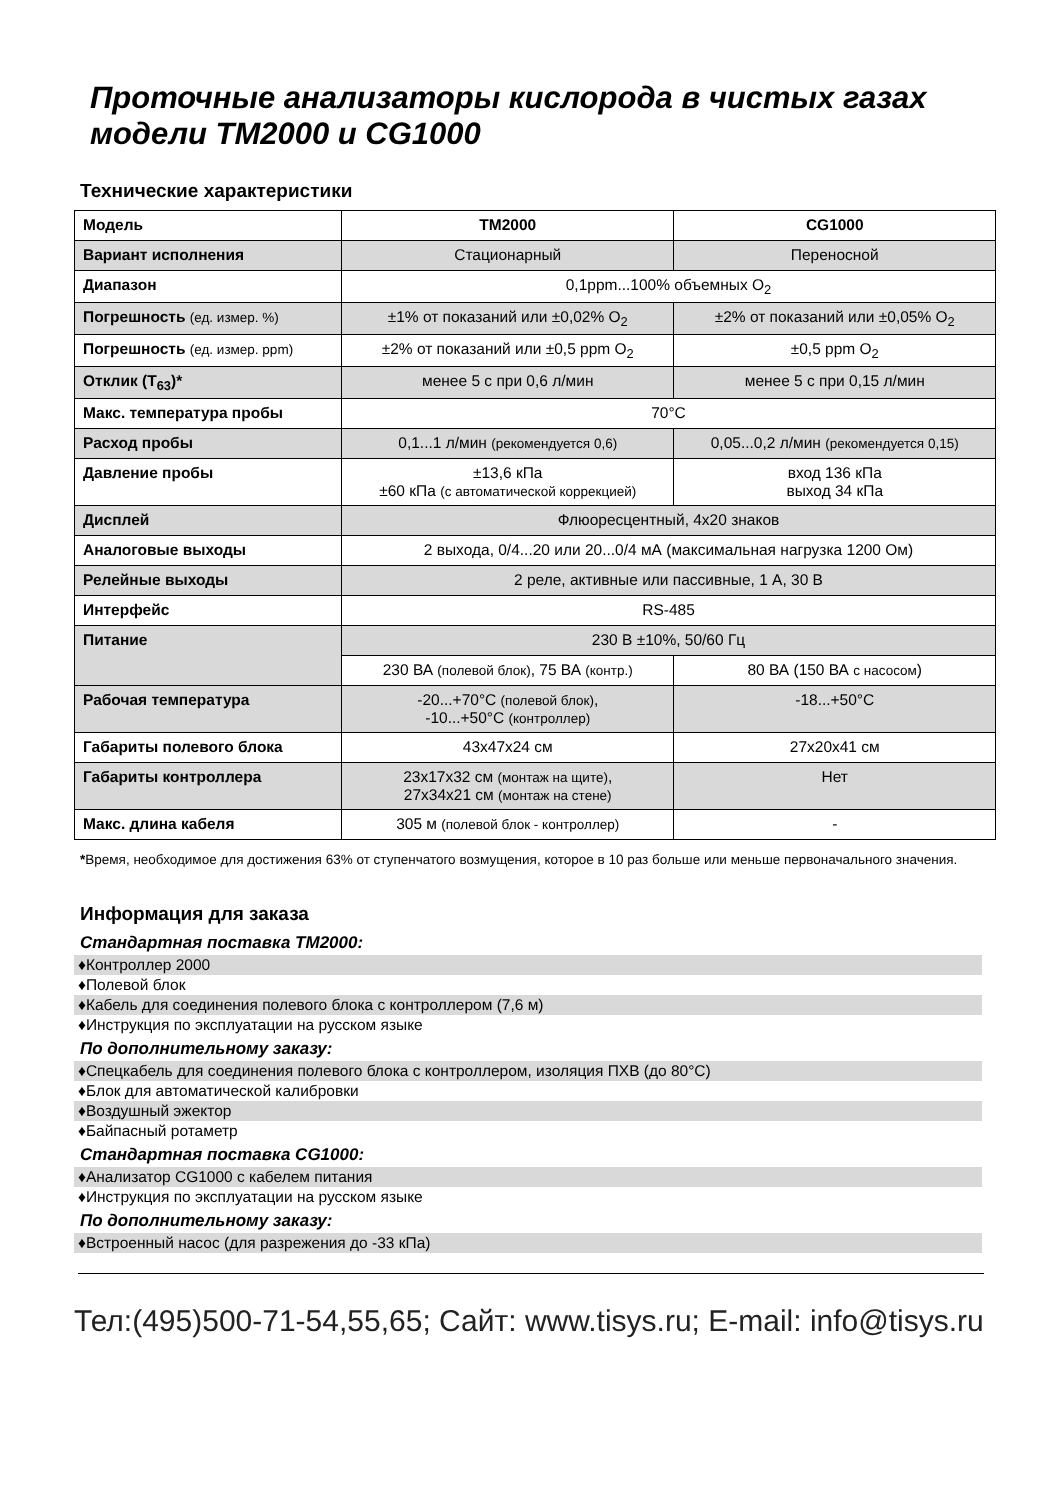Проточные анализаторы кислорода в чистых газах модели TM2000 и CG1000
Технические характеристики
| Модель | TM2000 | CG1000 |
| Вариант исполнения | Стационарный | Переносной |
| Диапазон | 0,1ppm...100% объемных O<sub>2</sub> | |
| Погрешность (ед. измер. %) | ±1% от показаний или ±0,02% O<sub>2</sub> | ±2% от показаний или ±0,05% O<sub>2</sub> |
| Погрешность (ед. измер. ppm) | ±2% от показаний или ±0,5 ppm O<sub>2</sub> | ±0,5 ppm O<sub>2</sub> |
| Отклик (T<sub>63</sub>)* | менее 5 с при 0,6 л/мин | менее 5 с при 0,15 л/мин |
| Макс. температура пробы | 70°C | |
| Расход пробы | 0,1...1 л/мин (рекомендуется 0,6) | 0,05...0,2 л/мин (рекомендуется 0,15) |
| Давление пробы | ±13,6 кПа ±60 кПа (с автоматической коррекцией) | вход 136 кПа выход 34 кПа |
| Дисплей | Флюоресцентный, 4x20 знаков | |
| Аналоговые выходы | 2 выхода, 0/4...20 или 20...0/4 мА (максимальная нагрузка 1200 Ом) | |
| Релейные выходы | 2 реле, активные или пассивные, 1 А, 30 В | |
| Интерфейс | RS-485 | |
| Питание | 230 В ±10%, 50/60 Гц | |
| | 230 ВА (полевой блок) , 75 ВА (контр.) | 80 ВА (150 ВА с насосом ) |
| Рабочая температура | -20...+70°C (полевой блок) , -10...+50°C (контроллер) | -18...+50°C |
| Габариты полевого блока | 43x47x24 см | 27x20x41 см |
| Габариты контроллера | 23x17x32 см (монтаж на щите) , 27x34x21 см (монтаж на стене) | Нет |
| Макс. длина кабеля | 305 м (полевой блок - контроллер) | - |
*Время, необходимое для достижения 63% от ступенчатого возмущения, которое в 10 раз больше или меньше первоначального значения.
Информация для заказа
Стандартная поставка TM2000:
♦Контроллер 2000
♦Полевой блок
♦Кабель для соединения полевого блока с контроллером (7,6 м)
♦Инструкция по эксплуатации на русском языке
По дополнительному заказу:
♦Спецкабель для соединения полевого блока с контроллером, изоляция ПХВ (до 80°C)
♦Блок для автоматической калибровки
♦Воздушный эжектор
♦Байпасный ротаметр
Стандартная поставка CG1000:
♦Анализатор CG1000 с кабелем питания
♦Инструкция по эксплуатации на русском языке
По дополнительному заказу:
♦Встроенный насос (для разрежения до -33 кПа)
Тел:(495)500-71-54,55,65; Сайт: www.tisys.ru; E-mail: info@tisys.ru